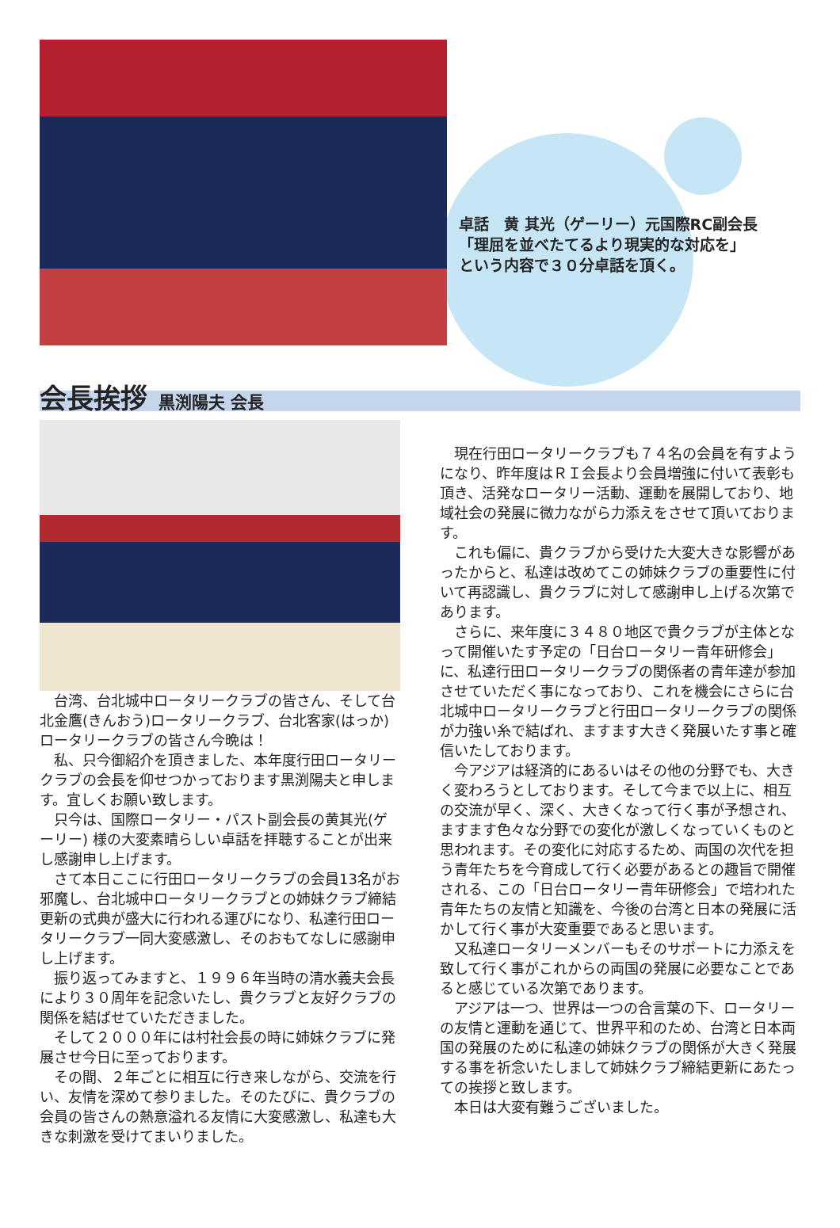卓話　黄 其光（ゲーリー）元国際RC副会長
「理屈を並べたてるより現実的な対応を」
という内容で３０分卓話を頂く。
会長挨拶 黒渕陽夫 会長
台湾、台北城中ロータリークラブの皆さん、そして台北金鷹(きんおう)ロータリークラブ、台北客家(はっか)ロータリークラブの皆さん今晩は！
私、只今御紹介を頂きました、本年度行田ロータリークラブの会長を仰せつかっております黒渕陽夫と申します。宜しくお願い致します。
只今は、国際ロータリー・パスト副会長の黄其光(ゲーリー) 様の大変素晴らしい卓話を拝聴することが出来し感謝申し上げます。
さて本日ここに行田ロータリークラブの会員13名がお邪魔し、台北城中ロータリークラブとの姉妹クラブ締結更新の式典が盛大に行われる運びになり、私達行田ロータリークラブ一同大変感激し、そのおもてなしに感謝申し上げます。
振り返ってみますと、１９９６年当時の清水義夫会長により３０周年を記念いたし、貴クラブと友好クラブの関係を結ばせていただきました。
そして２０００年には村社会長の時に姉妹クラブに発展させ今日に至っております。
その間、２年ごとに相互に行き来しながら、交流を行い、友情を深めて参りました。そのたびに、貴クラブの会員の皆さんの熱意溢れる友情に大変感激し、私達も大きな刺激を受けてまいりました。
現在行田ロータリークラブも７４名の会員を有すようになり、昨年度はＲＩ会長より会員増強に付いて表彰も頂き、活発なロータリー活動、運動を展開しており、地域社会の発展に微力ながら力添えをさせて頂いております。
これも偏に、貴クラブから受けた大変大きな影響があったからと、私達は改めてこの姉妹クラブの重要性に付いて再認識し、貴クラブに対して感謝申し上げる次第であります。
さらに、来年度に３４８０地区で貴クラブが主体となって開催いたす予定の「日台ロータリー青年研修会」に、私達行田ロータリークラブの関係者の青年達が参加させていただく事になっており、これを機会にさらに台北城中ロータリークラブと行田ロータリークラブの関係が力強い糸で結ばれ、ますます大きく発展いたす事と確信いたしております。
今アジアは経済的にあるいはその他の分野でも、大きく変わろうとしております。そして今まで以上に、相互の交流が早く、深く、大きくなって行く事が予想され、ますます色々な分野での変化が激しくなっていくものと思われます。その変化に対応するため、両国の次代を担う青年たちを今育成して行く必要があるとの趣旨で開催される、この「日台ロータリー青年研修会」で培われた青年たちの友情と知識を、今後の台湾と日本の発展に活かして行く事が大変重要であると思います。
又私達ロータリーメンバーもそのサポートに力添えを致して行く事がこれからの両国の発展に必要なことであると感じている次第であります。
アジアは一つ、世界は一つの合言葉の下、ロータリーの友情と運動を通じて、世界平和のため、台湾と日本両国の発展のために私達の姉妹クラブの関係が大きく発展する事を祈念いたしまして姉妹クラブ締結更新にあたっての挨拶と致します。
本日は大変有難うございました。